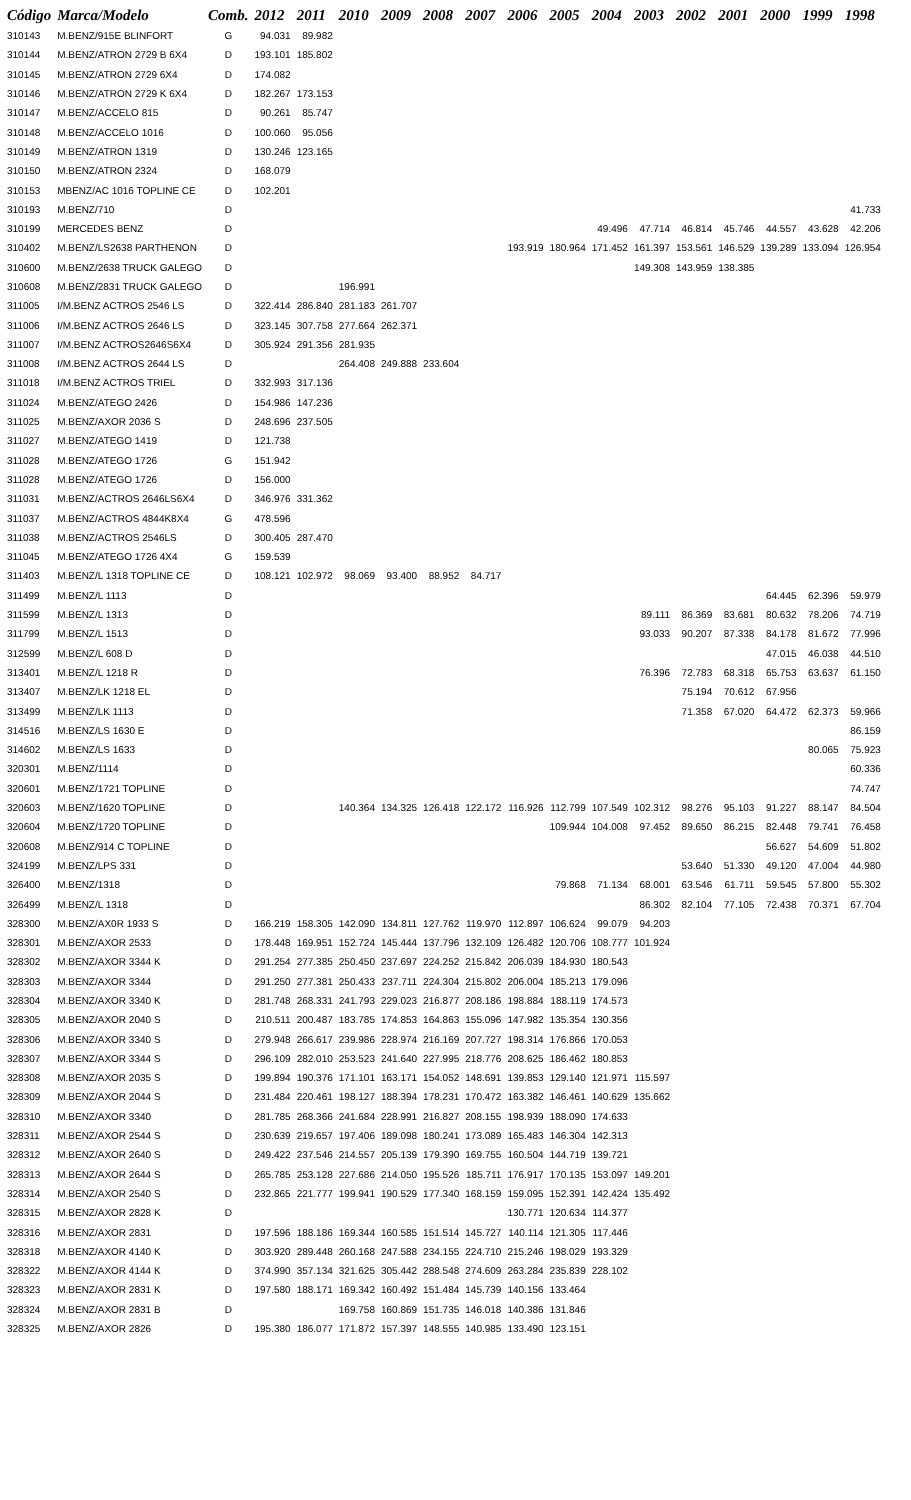| Código | Marca/Modelo | Comb. | 2012 | 2011 | 2010 | 2009 | 2008 | 2007 | 2006 | 2005 | 2004 | 2003 | 2002 | 2001 | 2000 | 1999 | 1998 |
| --- | --- | --- | --- | --- | --- | --- | --- | --- | --- | --- | --- | --- | --- | --- | --- | --- | --- |
| 310143 | M.BENZ/915E BLINFORT | G | 94.031 | 89.982 | | | | | | | | | | | | | |
| 310144 | M.BENZ/ATRON 2729 B 6X4 | D | 193.101 | 185.802 | | | | | | | | | | | | | |
| 310145 | M.BENZ/ATRON 2729 6X4 | D | 174.082 | | | | | | | | | | | | | | |
| 310146 | M.BENZ/ATRON 2729 K 6X4 | D | 182.267 | 173.153 | | | | | | | | | | | | | |
| 310147 | M.BENZ/ACCELO 815 | D | 90.261 | 85.747 | | | | | | | | | | | | | |
| 310148 | M.BENZ/ACCELO 1016 | D | 100.060 | 95.056 | | | | | | | | | | | | | |
| 310149 | M.BENZ/ATRON 1319 | D | 130.246 | 123.165 | | | | | | | | | | | | | |
| 310150 | M.BENZ/ATRON 2324 | D | 168.079 | | | | | | | | | | | | | | |
| 310153 | MBENZ/AC 1016 TOPLINE CE | D | 102.201 | | | | | | | | | | | | | | |
| 310193 | M.BENZ/710 | D | | | | | | | | | | | | | | | 41.733 |
| 310199 | MERCEDES BENZ | D | | | | | | | | | 49.496 | 47.714 | 46.814 | 45.746 | 44.557 | 43.628 | 42.206 |
| 310402 | M.BENZ/LS2638 PARTHENON | D | | | | | | | 193.919 | 180.964 | 171.452 | 161.397 | 153.561 | 146.529 | 139.289 | 133.094 | 126.954 |
| 310600 | M.BENZ/2638 TRUCK GALEGO | D | | | | | | | | | | 149.308 | 143.959 | 138.385 | | | |
| 310608 | M.BENZ/2831 TRUCK GALEGO | D | | | 196.991 | | | | | | | | | | | | |
| 311005 | I/M.BENZ ACTROS 2546 LS | D | 322.414 | 286.840 | 281.183 | 261.707 | | | | | | | | | | | |
| 311006 | I/M.BENZ ACTROS 2646 LS | D | 323.145 | 307.758 | 277.664 | 262.371 | | | | | | | | | | | |
| 311007 | I/M.BENZ ACTROS2646S6X4 | D | 305.924 | 291.356 | 281.935 | | | | | | | | | | | | |
| 311008 | I/M.BENZ ACTROS 2644 LS | D | | | 264.408 | 249.888 | 233.604 | | | | | | | | | | |
| 311018 | I/M.BENZ ACTROS TRIEL | D | 332.993 | 317.136 | | | | | | | | | | | | | |
| 311024 | M.BENZ/ATEGO 2426 | D | 154.986 | 147.236 | | | | | | | | | | | | | |
| 311025 | M.BENZ/AXOR 2036 S | D | 248.696 | 237.505 | | | | | | | | | | | | | |
| 311027 | M.BENZ/ATEGO 1419 | D | 121.738 | | | | | | | | | | | | | | |
| 311028 | M.BENZ/ATEGO 1726 | G | 151.942 | | | | | | | | | | | | | | |
| 311028 | M.BENZ/ATEGO 1726 | D | 156.000 | | | | | | | | | | | | | | |
| 311031 | M.BENZ/ACTROS 2646LS6X4 | D | 346.976 | 331.362 | | | | | | | | | | | | | |
| 311037 | M.BENZ/ACTROS 4844K8X4 | G | 478.596 | | | | | | | | | | | | | | |
| 311038 | M.BENZ/ACTROS 2546LS | D | 300.405 | 287.470 | | | | | | | | | | | | | |
| 311045 | M.BENZ/ATEGO 1726 4X4 | G | 159.539 | | | | | | | | | | | | | | |
| 311403 | M.BENZ/L 1318 TOPLINE CE | D | 108.121 | 102.972 | 98.069 | 93.400 | 88.952 | 84.717 | | | | | | | | | |
| 311499 | M.BENZ/L 1113 | D | | | | | | | | | | | | | 64.445 | 62.396 | 59.979 |
| 311599 | M.BENZ/L 1313 | D | | | | | | | | | | 89.111 | 86.369 | 83.681 | 80.632 | 78.206 | 74.719 |
| 311799 | M.BENZ/L 1513 | D | | | | | | | | | | 93.033 | 90.207 | 87.338 | 84.178 | 81.672 | 77.996 |
| 312599 | M.BENZ/L 608 D | D | | | | | | | | | | | | | 47.015 | 46.038 | 44.510 |
| 313401 | M.BENZ/L 1218 R | D | | | | | | | | | | 76.396 | 72.783 | 68.318 | 65.753 | 63.637 | 61.150 |
| 313407 | M.BENZ/LK 1218 EL | D | | | | | | | | | | | 75.194 | 70.612 | 67.956 | | |
| 313499 | M.BENZ/LK 1113 | D | | | | | | | | | | | 71.358 | 67.020 | 64.472 | 62.373 | 59.966 |
| 314516 | M.BENZ/LS 1630 E | D | | | | | | | | | | | | | | | 86.159 |
| 314602 | M.BENZ/LS 1633 | D | | | | | | | | | | | | | | 80.065 | 75.923 |
| 320301 | M.BENZ/1114 | D | | | | | | | | | | | | | | | 60.336 |
| 320601 | M.BENZ/1721 TOPLINE | D | | | | | | | | | | | | | | | 74.747 |
| 320603 | M.BENZ/1620 TOPLINE | D | | | 140.364 | 134.325 | 126.418 | 122.172 | 116.926 | 112.799 | 107.549 | 102.312 | 98.276 | 95.103 | 91.227 | 88.147 | 84.504 |
| 320604 | M.BENZ/1720 TOPLINE | D | | | | | | | | 109.944 | 104.008 | 97.452 | 89.650 | 86.215 | 82.448 | 79.741 | 76.458 |
| 320608 | M.BENZ/914 C TOPLINE | D | | | | | | | | | | | | | 56.627 | 54.609 | 51.802 |
| 324199 | M.BENZ/LPS 331 | D | | | | | | | | | | | 53.640 | 51.330 | 49.120 | 47.004 | 44.980 |
| 326400 | M.BENZ/1318 | D | | | | | | | | 79.868 | 71.134 | 68.001 | 63.546 | 61.711 | 59.545 | 57.800 | 55.302 |
| 326499 | M.BENZ/L 1318 | D | | | | | | | | | | 86.302 | 82.104 | 77.105 | 72.438 | 70.371 | 67.704 |
| 328300 | M.BENZ/AX0R 1933 S | D | 166.219 | 158.305 | 142.090 | 134.811 | 127.762 | 119.970 | 112.897 | 106.624 | 99.079 | 94.203 | | | | | |
| 328301 | M.BENZ/AXOR 2533 | D | 178.448 | 169.951 | 152.724 | 145.444 | 137.796 | 132.109 | 126.482 | 120.706 | 108.777 | 101.924 | | | | | |
| 328302 | M.BENZ/AXOR 3344 K | D | 291.254 | 277.385 | 250.450 | 237.697 | 224.252 | 215.842 | 206.039 | 184.930 | 180.543 | | | | | | |
| 328303 | M.BENZ/AXOR 3344 | D | 291.250 | 277.381 | 250.433 | 237.711 | 224.304 | 215.802 | 206.004 | 185.213 | 179.096 | | | | | | |
| 328304 | M.BENZ/AXOR 3340 K | D | 281.748 | 268.331 | 241.793 | 229.023 | 216.877 | 208.186 | 198.884 | 188.119 | 174.573 | | | | | | |
| 328305 | M.BENZ/AXOR 2040 S | D | 210.511 | 200.487 | 183.785 | 174.853 | 164.863 | 155.096 | 147.982 | 135.354 | 130.356 | | | | | | |
| 328306 | M.BENZ/AXOR 3340 S | D | 279.948 | 266.617 | 239.986 | 228.974 | 216.169 | 207.727 | 198.314 | 176.866 | 170.053 | | | | | | |
| 328307 | M.BENZ/AXOR 3344 S | D | 296.109 | 282.010 | 253.523 | 241.640 | 227.995 | 218.776 | 208.625 | 186.462 | 180.853 | | | | | | |
| 328308 | M.BENZ/AXOR 2035 S | D | 199.894 | 190.376 | 171.101 | 163.171 | 154.052 | 148.691 | 139.853 | 129.140 | 121.971 | 115.597 | | | | | |
| 328309 | M.BENZ/AXOR 2044 S | D | 231.484 | 220.461 | 198.127 | 188.394 | 178.231 | 170.472 | 163.382 | 146.461 | 140.629 | 135.662 | | | | | |
| 328310 | M.BENZ/AXOR 3340 | D | 281.785 | 268.366 | 241.684 | 228.991 | 216.827 | 208.155 | 198.939 | 188.090 | 174.633 | | | | | | |
| 328311 | M.BENZ/AXOR 2544 S | D | 230.639 | 219.657 | 197.406 | 189.098 | 180.241 | 173.089 | 165.483 | 146.304 | 142.313 | | | | | | |
| 328312 | M.BENZ/AXOR 2640 S | D | 249.422 | 237.546 | 214.557 | 205.139 | 179.390 | 169.755 | 160.504 | 144.719 | 139.721 | | | | | | |
| 328313 | M.BENZ/AXOR 2644 S | D | 265.785 | 253.128 | 227.686 | 214.050 | 195.526 | 185.711 | 176.917 | 170.135 | 153.097 | 149.201 | | | | | |
| 328314 | M.BENZ/AXOR 2540 S | D | 232.865 | 221.777 | 199.941 | 190.529 | 177.340 | 168.159 | 159.095 | 152.391 | 142.424 | 135.492 | | | | | |
| 328315 | M.BENZ/AXOR 2828 K | D | | | | | | | 130.771 | 120.634 | 114.377 | | | | | | |
| 328316 | M.BENZ/AXOR 2831 | D | 197.596 | 188.186 | 169.344 | 160.585 | 151.514 | 145.727 | 140.114 | 121.305 | 117.446 | | | | | | |
| 328318 | M.BENZ/AXOR 4140 K | D | 303.920 | 289.448 | 260.168 | 247.588 | 234.155 | 224.710 | 215.246 | 198.029 | 193.329 | | | | | | |
| 328322 | M.BENZ/AXOR 4144 K | D | 374.990 | 357.134 | 321.625 | 305.442 | 288.548 | 274.609 | 263.284 | 235.839 | 228.102 | | | | | | |
| 328323 | M.BENZ/AXOR 2831 K | D | 197.580 | 188.171 | 169.342 | 160.492 | 151.484 | 145.739 | 140.156 | 133.464 | | | | | | | |
| 328324 | M.BENZ/AXOR 2831 B | D | | | 169.758 | 160.869 | 151.735 | 146.018 | 140.386 | 131.846 | | | | | | | |
| 328325 | M.BENZ/AXOR 2826 | D | 195.380 | 186.077 | 171.872 | 157.397 | 148.555 | 140.985 | 133.490 | 123.151 | | | | | | | |